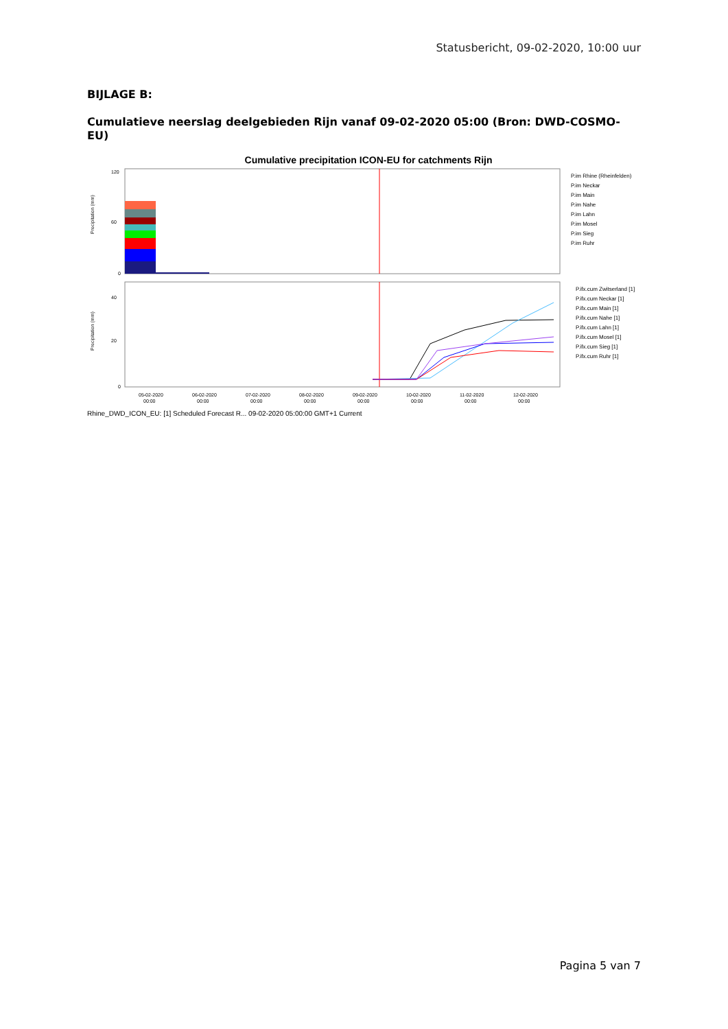Statusbericht, 09-02-2020, 10:00 uur
BIJLAGE B:
Cumulatieve neerslag deelgebieden Rijn vanaf 09-02-2020 05:00 (Bron: DWD-COSMO-EU)
Cumulative precipitation ICON-EU for catchments Rijn
Precipitation (mm)
Precipitation (mm)
120
60
0
40
20
0
05-02-2020
06-02-2020
07-02-2020
08-02-2020
09-02-2020
10-02-2020
11-02-2020
12-02-2020
00:00
00:00
00:00
00:00
00:00
00:00
00:00
00:00
P.im Rhine (Rheinfelden)
P.im Neckar
P.im Main
P.im Nahe
P.im Lahn
P.im Mosel
P.im Sieg
P.im Ruhr
P.ifx.cum Zwitserland [1]
P.ifx.cum Neckar [1]
P.ifx.cum Main [1]
P.ifx.cum Nahe [1]
P.ifx.cum Lahn [1]
P.ifx.cum Mosel [1]
P.ifx.cum Sieg [1]
P.ifx.cum Ruhr [1]
Rhine_DWD_ICON_EU: [1] Scheduled Forecast R... 09-02-2020 05:00:00 GMT+1 Current
Pagina 5 van 7